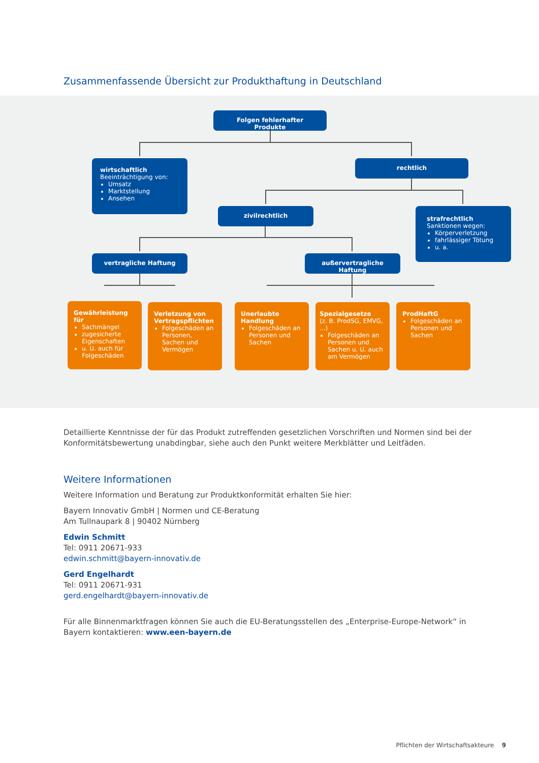Zusammenfassende Übersicht zur Produkthaftung in Deutschland
Folgen fehlerhafter Produkte
wirtschaftlich
Beeinträchtigung von:
Umsatz
Marktstellung
Ansehen
rechtlich
zivilrechtlich
strafrechtlich
Sanktionen wegen:
Körperverletzung
fahrlässiger Tötung
u. a.
vertragliche Haftung außervertragliche Haftung
Gewährleistung für
Sachmängel
zugesicherte Eigenschaften
u. U. auch für Folgeschäden
Verletzung von Vertragspflichten
Folgeschäden an Personen, Sachen und Vermögen
Unerlaubte Handlung
Folgeschäden an Personen und Sachen
Spezialgesetze
(z. B. ProdSG, EMVG, ...)
Folgeschäden an Personen und Sachen u. U. auch am Vermögen
ProdHaftG
Folgeschäden an Personen und Sachen
Detaillierte Kenntnisse der für das Produkt zutreffenden gesetzlichen Vorschriften und Normen sind bei der Konformitätsbewertung unabdingbar, siehe auch den Punkt weitere Merkblätter und Leitfäden.
Weitere Informationen
Weitere Information und Beratung zur Produktkonformität erhalten Sie hier:
Bayern Innovativ GmbH | Normen und CE-Beratung
Am Tullnaupark 8 | 90402 Nürnberg
Edwin Schmitt
Tel: 0911 20671-933
edwin.schmitt@bayern-innovativ.de
Gerd Engelhardt
Tel: 0911 20671-931
gerd.engelhardt@bayern-innovativ.de
Für alle Binnenmarktfragen können Sie auch die EU-Beratungsstellen des „Enterprise-Europe-Network“ in Bayern kontaktieren: www.een-bayern.de
Pflichten der Wirtschaftsakteure 9